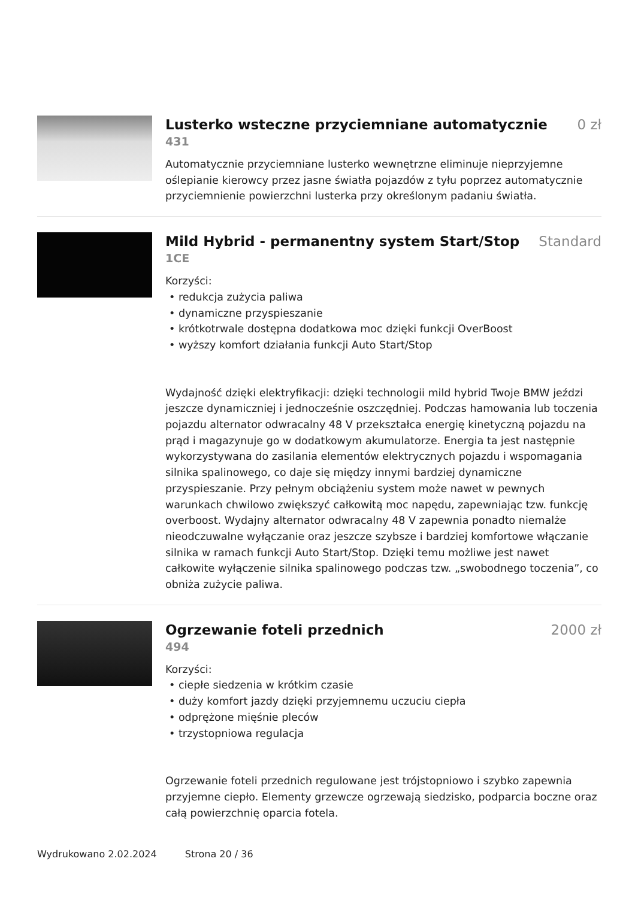Lusterko wsteczne przyciemniane automatycznie
0 zł
431
Automatycznie przyciemniane lusterko wewnętrzne eliminuje nieprzyjemne oślepianie kierowcy przez jasne światła pojazdów z tyłu poprzez automatycznie przyciemnienie powierzchni lusterka przy określonym padaniu światła.
Mild Hybrid - permanentny system Start/Stop
Standard
1CE
Korzyści:
• redukcja zużycia paliwa
• dynamiczne przyspieszanie
• krótkotrwale dostępna dodatkowa moc dzięki funkcji OverBoost
• wyższy komfort działania funkcji Auto Start/Stop
Wydajność dzięki elektryfikacji: dzięki technologii mild hybrid Twoje BMW jeździ jeszcze dynamiczniej i jednocześnie oszczędniej. Podczas hamowania lub toczenia pojazdu alternator odwracalny 48 V przekształca energię kinetyczną pojazdu na prąd i magazynuje go w dodatkowym akumulatorze. Energia ta jest następnie wykorzystywana do zasilania elementów elektrycznych pojazdu i wspomagania silnika spalinowego, co daje się między innymi bardziej dynamiczne przyspieszanie. Przy pełnym obciążeniu system może nawet w pewnych warunkach chwilowo zwiększyć całkowitą moc napędu, zapewniając tzw. funkcję overboost. Wydajny alternator odwracalny 48 V zapewnia ponadto niemalże nieodczuwalne wyłączanie oraz jeszcze szybsze i bardziej komfortowe włączanie silnika w ramach funkcji Auto Start/Stop. Dzięki temu możliwe jest nawet całkowite wyłączenie silnika spalinowego podczas tzw. „swobodnego toczenia”, co obniża zużycie paliwa.
Ogrzewanie foteli przednich 2000 zł
494
Korzyści:
• ciepłe siedzenia w krótkim czasie
• duży komfort jazdy dzięki przyjemnemu uczuciu ciepła
• odprężone mięśnie pleców
• trzystopniowa regulacja
Ogrzewanie foteli przednich regulowane jest trójstopniowo i szybko zapewnia przyjemne ciepło. Elementy grzewcze ogrzewają siedzisko, podparcia boczne oraz całą powierzchnię oparcia fotela.
Wydrukowano 2.02.2024 Strona 20 / 36